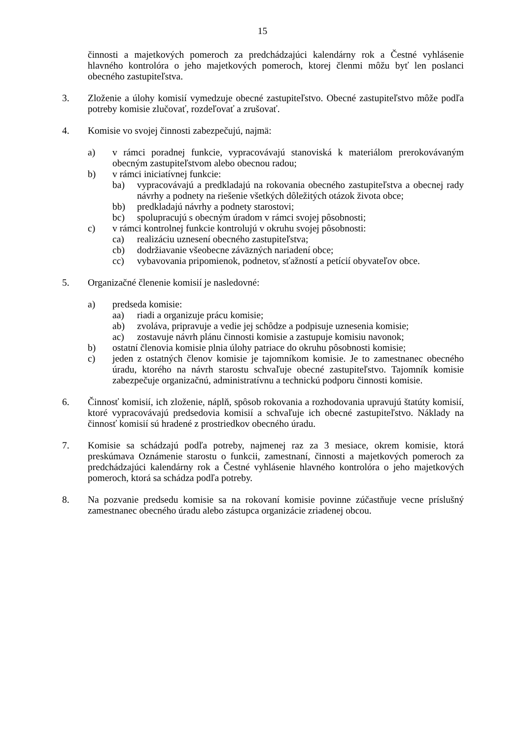15
činnosti a majetkových pomeroch za predchádzajúci kalendárny rok a Čestné vyhlásenie hlavného kontrolóra o jeho majetkových pomeroch, ktorej členmi môžu byť len poslanci obecného zastupiteľstva.
3. Zloženie a úlohy komisií vymedzuje obecné zastupiteľstvo. Obecné zastupiteľstvo môže podľa potreby komisie zlučovať, rozdeľovať a zrušovať.
4. Komisie vo svojej činnosti zabezpečujú, najmä:
a) v rámci poradnej funkcie, vypracovávajú stanoviská k materiálom prerokovávaným obecným zastupiteľstvom alebo obecnou radou;
b) v rámci iniciatívnej funkcie:
ba) vypracovávajú a predkladajú na rokovania obecného zastupiteľstva a obecnej rady návrhy a podnety na riešenie všetkých dôležitých otázok života obce;
bb) predkladajú návrhy a podnety starostovi;
bc) spolupracujú s obecným úradom v rámci svojej pôsobnosti;
c) v rámci kontrolnej funkcie kontrolujú v okruhu svojej pôsobnosti:
ca) realizáciu uznesení obecného zastupiteľstva;
cb) dodržiavanie všeobecne záväzných nariadení obce;
cc) vybavovania pripomienok, podnetov, sťažností a petícií obyvateľov obce.
5. Organizačné členenie komisií je nasledovné:
a) predseda komisie:
aa) riadi a organizuje prácu komisie;
ab) zvoláva, pripravuje a vedie jej schôdze a podpisuje uznesenia komisie;
ac) zostavuje návrh plánu činnosti komisie a zastupuje komisiu navonok;
b) ostatní členovia komisie plnia úlohy patriace do okruhu pôsobnosti komisie;
c) jeden z ostatných členov komisie je tajomníkom komisie. Je to zamestnanec obecného úradu, ktorého na návrh starostu schvaľuje obecné zastupiteľstvo. Tajomník komisie zabezpečuje organizačnú, administratívnu a technickú podporu činnosti komisie.
6. Činnosť komisií, ich zloženie, náplň, spôsob rokovania a rozhodovania upravujú štatúty komisií, ktoré vypracovávajú predsedovia komisií a schvaľuje ich obecné zastupiteľstvo. Náklady na činnosť komisií sú hradené z prostriedkov obecného úradu.
7. Komisie sa schádzajú podľa potreby, najmenej raz za 3 mesiace, okrem komisie, ktorá preskúmava Oznámenie starostu o funkcii, zamestnaní, činnosti a majetkových pomeroch za predchádzajúci kalendárny rok a Čestné vyhlásenie hlavného kontrolóra o jeho majetkových pomeroch, ktorá sa schádza podľa potreby.
8. Na pozvanie predsedu komisie sa na rokovaní komisie povinne zúčastňuje vecne príslušný zamestnanec obecného úradu alebo zástupca organizácie zriadenej obcou.